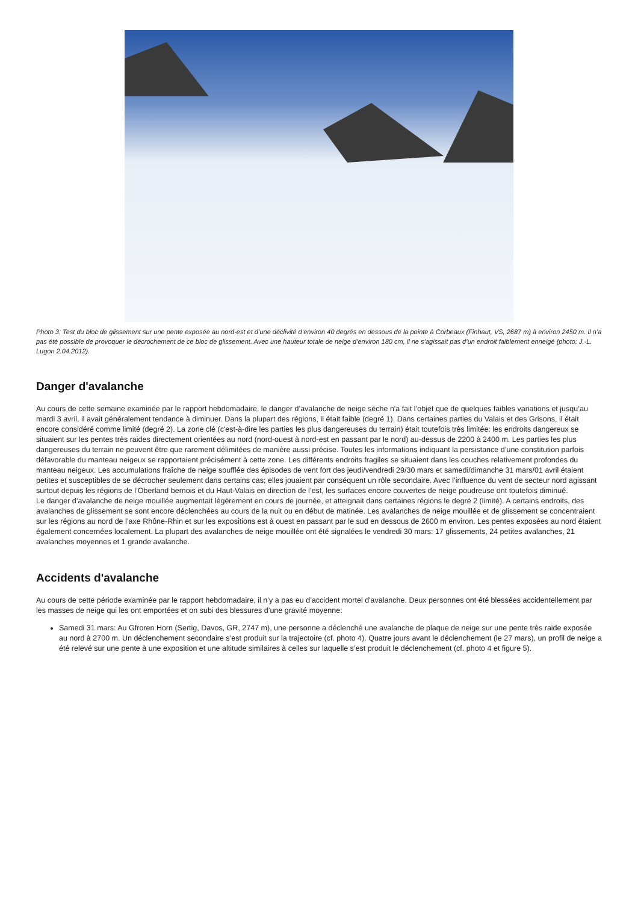Photo 3: Test du bloc de glissement sur une pente exposée au nord-est et d’une déclivité d’environ 40 degrés en dessous de la pointe à Corbeaux (Finhaut, VS, 2687 m) à environ 2450 m. Il n’a pas été possible de provoquer le décrochement de ce bloc de glissement. Avec une hauteur totale de neige d’environ 180 cm, il ne s’agissait pas d’un endroit faiblement enneigé (photo: J.-L. Lugon 2.04.2012).
Danger d'avalanche
Au cours de cette semaine examinée par le rapport hebdomadaire, le danger d’avalanche de neige sèche n'a fait l’objet que de quelques faibles variations et jusqu’au mardi 3 avril, il avait généralement tendance à diminuer. Dans la plupart des régions, il était faible (degré 1). Dans certaines parties du Valais et des Grisons, il était encore considéré comme limité (degré 2). La zone clé (c'est-à-dire les parties les plus dangereuses du terrain) était toutefois très limitée: les endroits dangereux se situaient sur les pentes très raides directement orientées au nord (nord-ouest à nord-est en passant par le nord) au-dessus de 2200 à 2400 m. Les parties les plus dangereuses du terrain ne peuvent être que rarement délimitées de manière aussi précise. Toutes les informations indiquant la persistance d’une constitution parfois défavorable du manteau neigeux se rapportaient précisément à cette zone. Les différents endroits fragiles se situaient dans les couches relativement profondes du manteau neigeux. Les accumulations fraîche de neige soufflée des épisodes de vent fort des jeudi/vendredi 29/30 mars et samedi/dimanche 31 mars/01 avril étaient petites et susceptibles de se décrocher seulement dans certains cas; elles jouaient par conséquent un rôle secondaire. Avec l’influence du vent de secteur nord agissant surtout depuis les régions de l’Oberland bernois et du Haut-Valais en direction de l’est, les surfaces encore couvertes de neige poudreuse ont toutefois diminué.
Le danger d’avalanche de neige mouillée augmentait légèrement en cours de journée, et atteignait dans certaines régions le degré 2 (limité). A certains endroits, des avalanches de glissement se sont encore déclenchées au cours de la nuit ou en début de matinée. Les avalanches de neige mouillée et de glissement se concentraient sur les régions au nord de l’axe Rhône-Rhin et sur les expositions est à ouest en passant par le sud en dessous de 2600 m environ. Les pentes exposées au nord étaient également concernées localement. La plupart des avalanches de neige mouillée ont été signalées le vendredi 30 mars: 17 glissements, 24 petites avalanches, 21 avalanches moyennes et 1 grande avalanche.
Accidents d'avalanche
Au cours de cette période examinée par le rapport hebdomadaire, il n’y a pas eu d’accident mortel d'avalanche. Deux personnes ont été blessées accidentellement par les masses de neige qui les ont emportées et on subi des blessures d’une gravité moyenne:
Samedi 31 mars: Au Gfroren Horn (Sertig, Davos, GR, 2747 m), une personne a déclenché une avalanche de plaque de neige sur une pente très raide exposée au nord à 2700 m. Un déclenchement secondaire s’est produit sur la trajectoire (cf. photo 4). Quatre jours avant le déclenchement (le 27 mars), un profil de neige a été relevé sur une pente à une exposition et une altitude similaires à celles sur laquelle s’est produit le déclenchement (cf. photo 4 et figure 5).